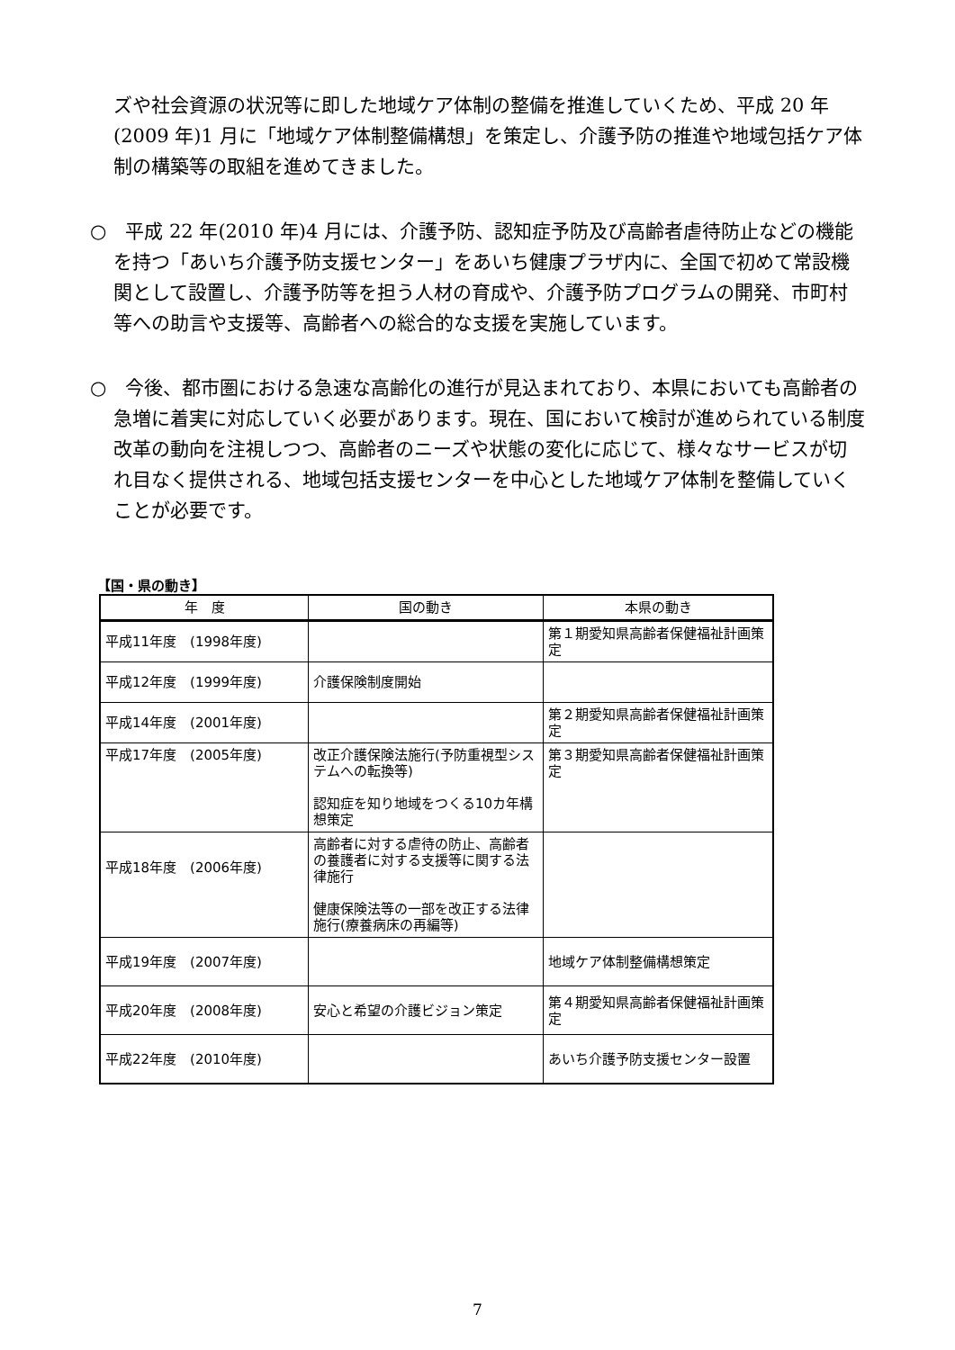ズや社会資源の状況等に即した地域ケア体制の整備を推進していくため、平成 20 年(2009 年)1 月に「地域ケア体制整備構想」を策定し、介護予防の推進や地域包括ケア体制の構築等の取組を進めてきました。
○　平成 22 年(2010 年)4 月には、介護予防、認知症予防及び高齢者虐待防止などの機能を持つ「あいち介護予防支援センター」をあいち健康プラザ内に、全国で初めて常設機関として設置し、介護予防等を担う人材の育成や、介護予防プログラムの開発、市町村等への助言や支援等、高齢者への総合的な支援を実施しています。
○　今後、都市圏における急速な高齢化の進行が見込まれており、本県においても高齢者の急増に着実に対応していく必要があります。現在、国において検討が進められている制度改革の動向を注視しつつ、高齢者のニーズや状態の変化に応じて、様々なサービスが切れ目なく提供される、地域包括支援センターを中心とした地域ケア体制を整備していくことが必要です。
【国・県の動き】
| 年 度 | 国の動き | 本県の動き |
| --- | --- | --- |
| 平成11年度 (1998年度) | | 第１期愛知県高齢者保健福祉計画策定 |
| 平成12年度 (1999年度) | 介護保険制度開始 | |
| 平成14年度 (2001年度) | | 第２期愛知県高齢者保健福祉計画策定 |
| 平成17年度 (2005年度) | 改正介護保険法施行(予防重視型システムへの転換等) 認知症を知り地域をつくる10カ年構想策定 | 第３期愛知県高齢者保健福祉計画策定 |
| 平成18年度 (2006年度) | 高齢者に対する虐待の防止、高齢者の養護者に対する支援等に関する法律施行 健康保険法等の一部を改正する法律施行(療養病床の再編等) | |
| 平成19年度 (2007年度) | | 地域ケア体制整備構想策定 |
| 平成20年度 (2008年度) | 安心と希望の介護ビジョン策定 | 第４期愛知県高齢者保健福祉計画策定 |
| 平成22年度 (2010年度) | | あいち介護予防支援センター設置 |
7